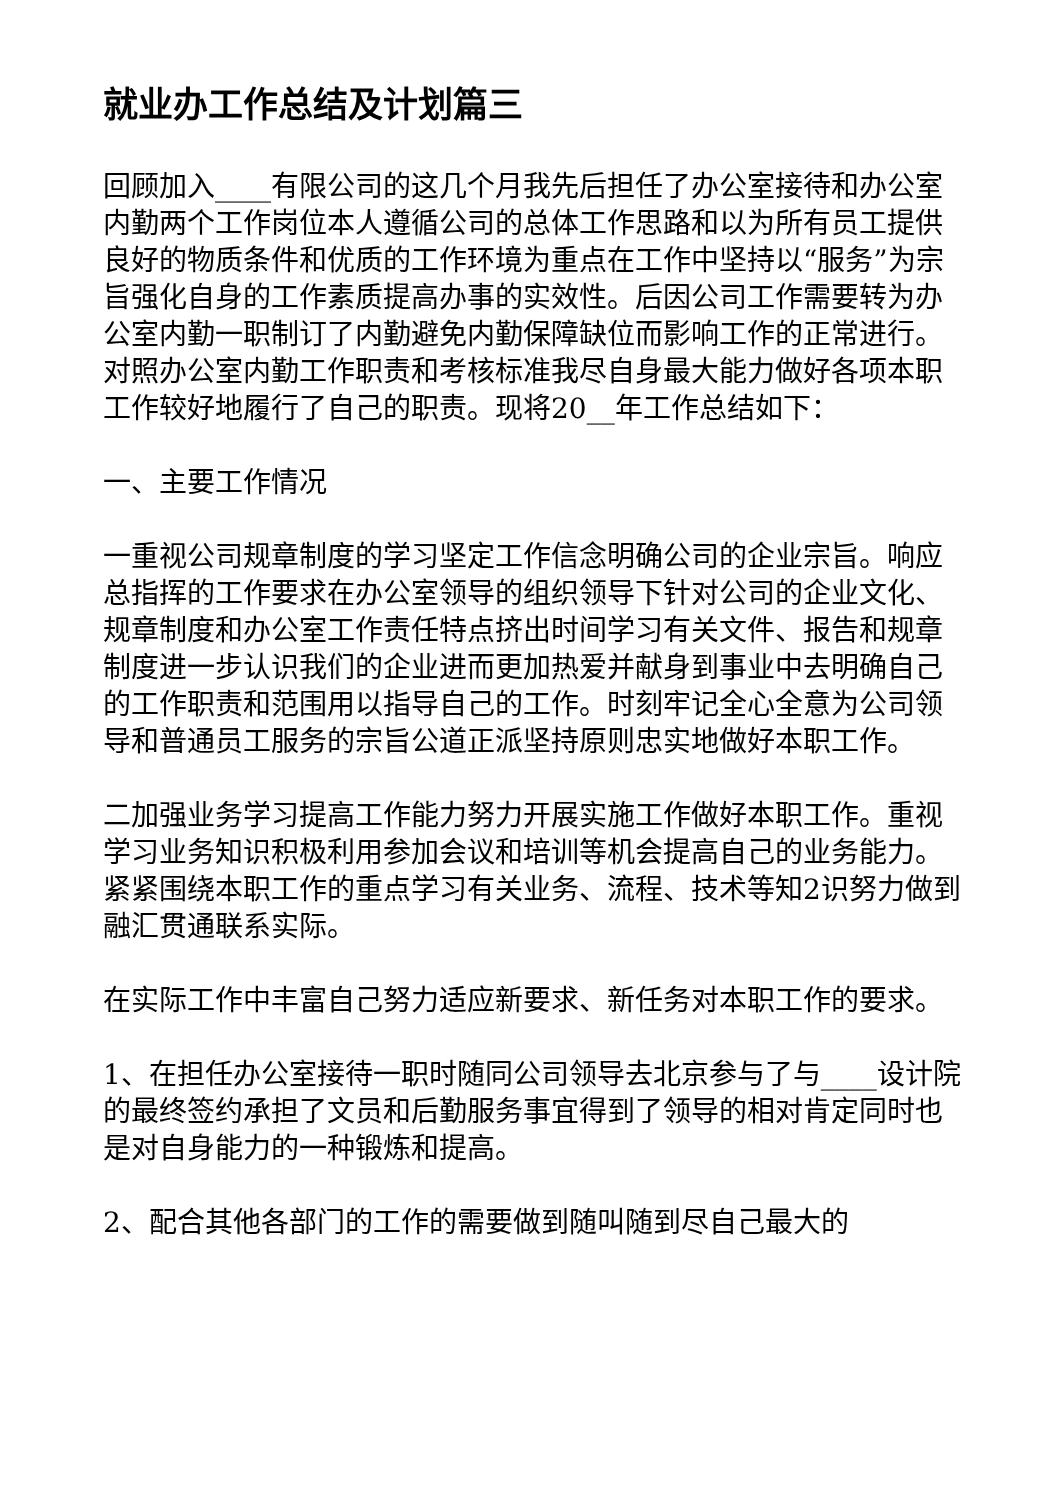就业办工作总结及计划篇三
回顾加入____有限公司的这几个月我先后担任了办公室接待和办公室内勤两个工作岗位本人遵循公司的总体工作思路和以为所有员工提供良好的物质条件和优质的工作环境为重点在工作中坚持以“服务”为宗旨强化自身的工作素质提高办事的实效性。后因公司工作需要转为办公室内勤一职制订了内勤避免内勤保障缺位而影响工作的正常进行。对照办公室内勤工作职责和考核标准我尽自身最大能力做好各项本职工作较好地履行了自己的职责。现将20__年工作总结如下：
一、主要工作情况
一重视公司规章制度的学习坚定工作信念明确公司的企业宗旨。响应总指挥的工作要求在办公室领导的组织领导下针对公司的企业文化、规章制度和办公室工作责任特点挤出时间学习有关文件、报告和规章制度进一步认识我们的企业进而更加热爱并献身到事业中去明确自己的工作职责和范围用以指导自己的工作。时刻牢记全心全意为公司领导和普通员工服务的宗旨公道正派坚持原则忠实地做好本职工作。
二加强业务学习提高工作能力努力开展实施工作做好本职工作。重视学习业务知识积极利用参加会议和培训等机会提高自己的业务能力。紧紧围绕本职工作的重点学习有关业务、流程、技术等知2识努力做到融汇贯通联系实际。
在实际工作中丰富自己努力适应新要求、新任务对本职工作的要求。
1、在担任办公室接待一职时随同公司领导去北京参与了与____设计院的最终签约承担了文员和后勤服务事宜得到了领导的相对肯定同时也是对自身能力的一种锻炼和提高。
2、配合其他各部门的工作的需要做到随叫随到尽自己最大的